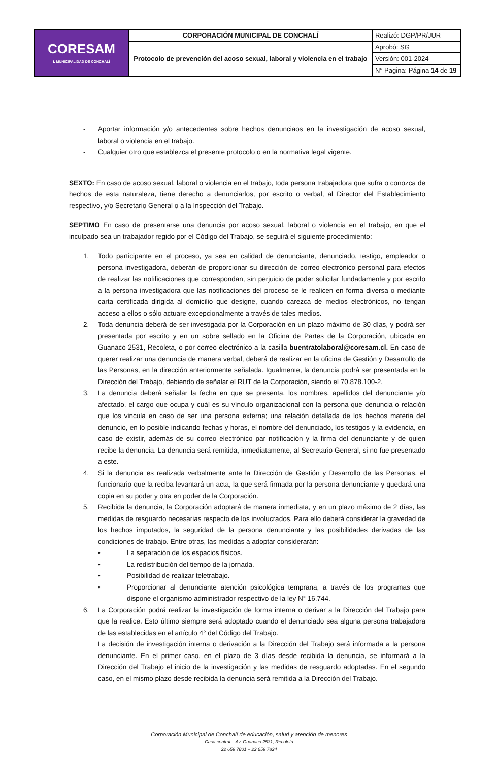| CORESAM I. MUNICIPALIDAD DE CONCHALÍ | CORPORACIÓN MUNICIPAL DE CONCHALÍ | Realizó: DGP/PR/JUR |
| | Protocolo de prevención del acoso sexual, laboral y violencia en el trabajo | Aprobó: SG |
| | | Versión: 001-2024 |
| | | N° Pagina: Página 14 de 19 |
- Aportar información y/o antecedentes sobre hechos denunciaos en la investigación de acoso sexual, laboral o violencia en el trabajo.
- Cualquier otro que establezca el presente protocolo o en la normativa legal vigente.
SEXTO: En caso de acoso sexual, laboral o violencia en el trabajo, toda persona trabajadora que sufra o conozca de hechos de esta naturaleza, tiene derecho a denunciarlos, por escrito o verbal, al Director del Establecimiento respectivo, y/o Secretario General o a la Inspección del Trabajo.
SEPTIMO En caso de presentarse una denuncia por acoso sexual, laboral o violencia en el trabajo, en que el inculpado sea un trabajador regido por el Código del Trabajo, se seguirá el siguiente procedimiento:
1. Todo participante en el proceso, ya sea en calidad de denunciante, denunciado, testigo, empleador o persona investigadora, deberán de proporcionar su dirección de correo electrónico personal para efectos de realizar las notificaciones que correspondan, sin perjuicio de poder solicitar fundadamente y por escrito a la persona investigadora que las notificaciones del proceso se le realicen en forma diversa o mediante carta certificada dirigida al domicilio que designe, cuando carezca de medios electrónicos, no tengan acceso a ellos o sólo actuare excepcionalmente a través de tales medios.
2. Toda denuncia deberá de ser investigada por la Corporación en un plazo máximo de 30 días, y podrá ser presentada por escrito y en un sobre sellado en la Oficina de Partes de la Corporación, ubicada en Guanaco 2531, Recoleta, o por correo electrónico a la casilla buentratolaboral@coresam.cl. En caso de querer realizar una denuncia de manera verbal, deberá de realizar en la oficina de Gestión y Desarrollo de las Personas, en la dirección anteriormente señalada. Igualmente, la denuncia podrá ser presentada en la Dirección del Trabajo, debiendo de señalar el RUT de la Corporación, siendo el 70.878.100-2.
3. La denuncia deberá señalar la fecha en que se presenta, los nombres, apellidos del denunciante y/o afectado, el cargo que ocupa y cuál es su vínculo organizacional con la persona que denuncia o relación que los vincula en caso de ser una persona externa; una relación detallada de los hechos materia del denuncio, en lo posible indicando fechas y horas, el nombre del denunciado, los testigos y la evidencia, en caso de existir, además de su correo electrónico par notificación y la firma del denunciante y de quien recibe la denuncia. La denuncia será remitida, inmediatamente, al Secretario General, si no fue presentado a este.
4. Si la denuncia es realizada verbalmente ante la Dirección de Gestión y Desarrollo de las Personas, el funcionario que la reciba levantará un acta, la que será firmada por la persona denunciante y quedará una copia en su poder y otra en poder de la Corporación.
5. Recibida la denuncia, la Corporación adoptará de manera inmediata, y en un plazo máximo de 2 días, las medidas de resguardo necesarias respecto de los involucrados. Para ello deberá considerar la gravedad de los hechos imputados, la seguridad de la persona denunciante y las posibilidades derivadas de las condiciones de trabajo. Entre otras, las medidas a adoptar considerarán:
• La separación de los espacios físicos.
• La redistribución del tiempo de la jornada.
• Posibilidad de realizar teletrabajo.
• Proporcionar al denunciante atención psicológica temprana, a través de los programas que dispone el organismo administrador respectivo de la ley N° 16.744.
6. La Corporación podrá realizar la investigación de forma interna o derivar a la Dirección del Trabajo para que la realice. Esto último siempre será adoptado cuando el denunciado sea alguna persona trabajadora de las establecidas en el artículo 4° del Código del Trabajo.
La decisión de investigación interna o derivación a la Dirección del Trabajo será informada a la persona denunciante. En el primer caso, en el plazo de 3 días desde recibida la denuncia, se informará a la Dirección del Trabajo el inicio de la investigación y las medidas de resguardo adoptadas. En el segundo caso, en el mismo plazo desde recibida la denuncia será remitida a la Dirección del Trabajo.
Corporación Municipal de Conchalí de educación, salud y atención de menores
Casa central – Av. Guanaco 2531, Recoleta
22 659 7801 – 22 659 7824